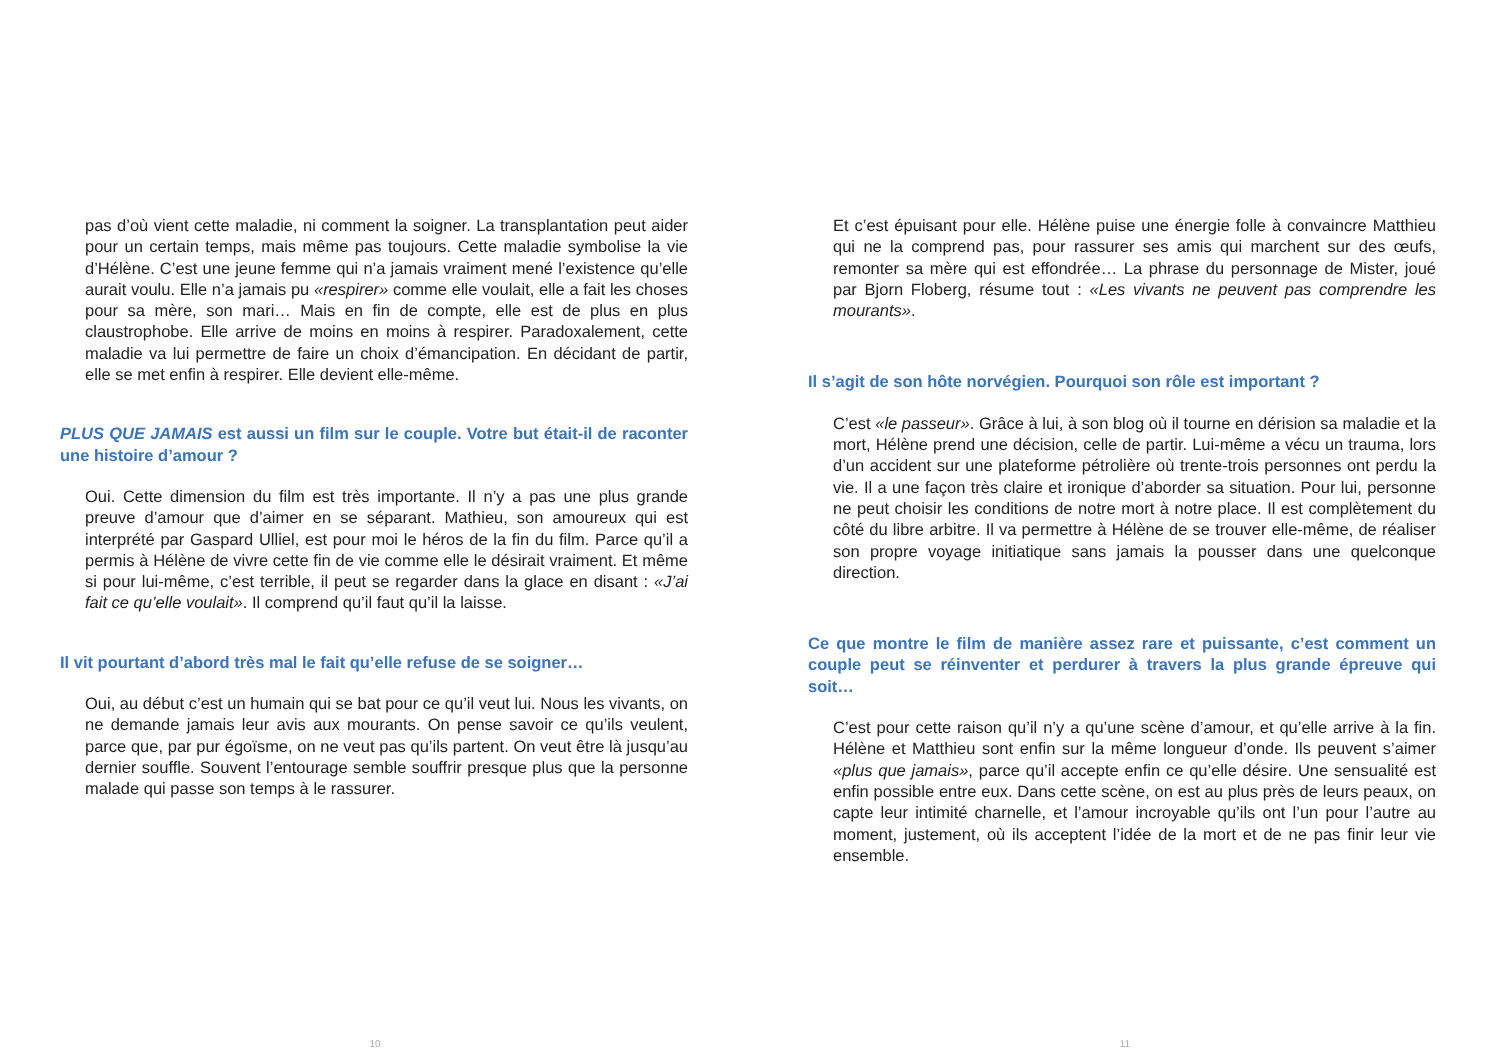pas d’où vient cette maladie, ni comment la soigner. La transplantation peut aider pour un certain temps, mais même pas toujours. Cette maladie symbolise la vie d’Hélène. C’est une jeune femme qui n’a jamais vraiment mené l’existence qu’elle aurait voulu. Elle n’a jamais pu «respirer» comme elle voulait, elle a fait les choses pour sa mère, son mari… Mais en fin de compte, elle est de plus en plus claustrophobe. Elle arrive de moins en moins à respirer. Paradoxalement, cette maladie va lui permettre de faire un choix d’émancipation. En décidant de partir, elle se met enfin à respirer. Elle devient elle-même.
PLUS QUE JAMAIS est aussi un film sur le couple. Votre but était-il de raconter une histoire d’amour ?
Oui. Cette dimension du film est très importante. Il n’y a pas une plus grande preuve d’amour que d’aimer en se séparant. Mathieu, son amoureux qui est interprété par Gaspard Ulliel, est pour moi le héros de la fin du film. Parce qu’il a permis à Hélène de vivre cette fin de vie comme elle le désirait vraiment. Et même si pour lui-même, c’est terrible, il peut se regarder dans la glace en disant : «J’ai fait ce qu’elle voulait». Il comprend qu’il faut qu’il la laisse.
Il vit pourtant d’abord très mal le fait qu’elle refuse de se soigner…
Oui, au début c’est un humain qui se bat pour ce qu’il veut lui. Nous les vivants, on ne demande jamais leur avis aux mourants. On pense savoir ce qu’ils veulent, parce que, par pur égoïsme, on ne veut pas qu’ils partent. On veut être là jusqu’au dernier souffle. Souvent l’entourage semble souffrir presque plus que la personne malade qui passe son temps à le rassurer.
10
Et c’est épuisant pour elle. Hélène puise une énergie folle à convaincre Matthieu qui ne la comprend pas, pour rassurer ses amis qui marchent sur des œufs, remonter sa mère qui est effondrée… La phrase du personnage de Mister, joué par Bjorn Floberg, résume tout : «Les vivants ne peuvent pas comprendre les mourants».
Il s’agit de son hôte norvégien. Pourquoi son rôle est important ?
C’est «le passeur». Grâce à lui, à son blog où il tourne en dérision sa maladie et la mort, Hélène prend une décision, celle de partir. Lui-même a vécu un trauma, lors d’un accident sur une plateforme pétrolière où trente-trois personnes ont perdu la vie. Il a une façon très claire et ironique d’aborder sa situation. Pour lui, personne ne peut choisir les conditions de notre mort à notre place. Il est complètement du côté du libre arbitre. Il va permettre à Hélène de se trouver elle-même, de réaliser son propre voyage initiatique sans jamais la pousser dans une quelconque direction.
Ce que montre le film de manière assez rare et puissante, c’est comment un couple peut se réinventer et perdurer à travers la plus grande épreuve qui soit…
C’est pour cette raison qu’il n’y a qu’une scène d’amour, et qu’elle arrive à la fin. Hélène et Matthieu sont enfin sur la même longueur d’onde. Ils peuvent s’aimer «plus que jamais», parce qu’il accepte enfin ce qu’elle désire. Une sensualité est enfin possible entre eux. Dans cette scène, on est au plus près de leurs peaux, on capte leur intimité charnelle, et l’amour incroyable qu’ils ont l’un pour l’autre au moment, justement, où ils acceptent l’idée de la mort et de ne pas finir leur vie ensemble.
11